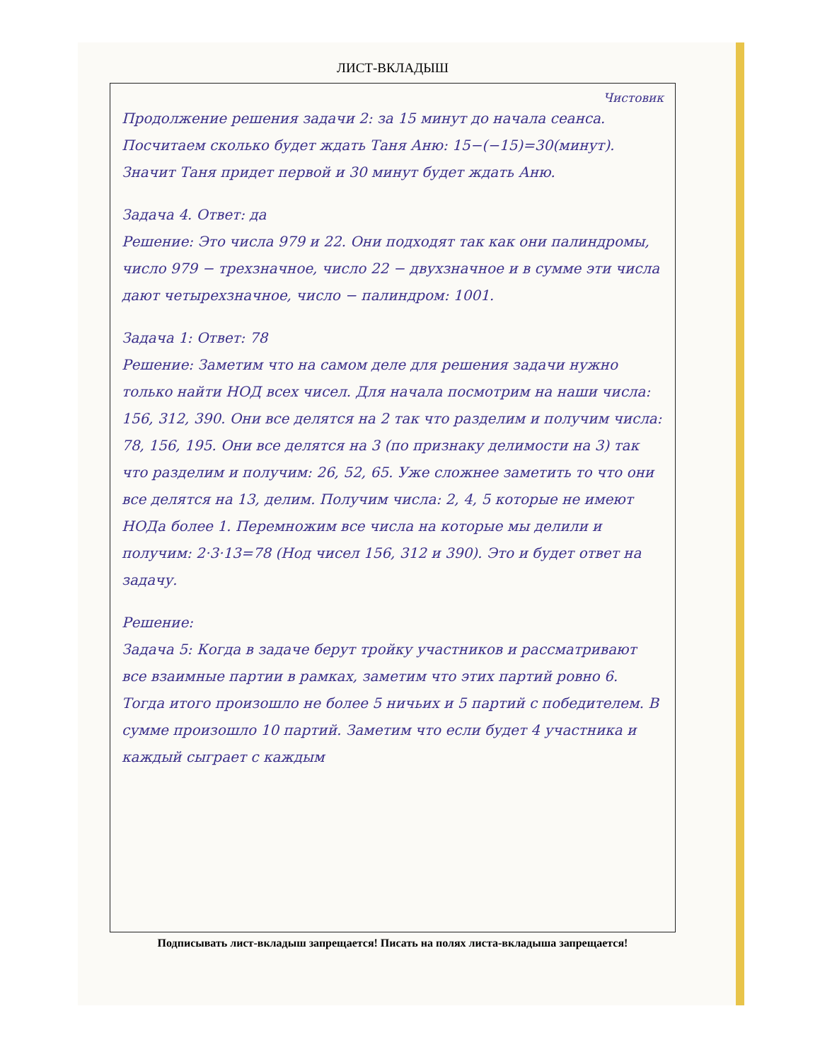ЛИСТ-ВКЛАДЫШ
Чистовик
Продолжение решения задачи 2: за 15 минут до начала сеанса. Посчитаем сколько будет ждать Таня Аню: 15−(−15)=30(минут). Значит Таня придет первой и 30 минут будет ждать Аню.
Задача 4. Ответ: да
Решение: Это числа 979 и 22. Они подходят так как они палиндромы, число 979 − трехзначное, число 22 − двухзначное и в сумме эти числа дают четырехзначное, число − палиндром: 1001.
Задача 1: Ответ: 78
Решение: Заметим что на самом деле для решения задачи нужно только найти НОД всех чисел. Для начала посмотрим на наши числа: 156, 312, 390. Они все делятся на 2 так что разделим и получим числа: 78, 156, 195. Они все делятся на 3 (по признаку делимости на 3) так что разделим и получим: 26, 52, 65. Уже сложнее заметить то что они все делятся на 13, делим. Получим числа: 2, 4, 5 которые не имеют НОДа более 1. Перемножим все числа на которые мы делили и получим: 2·3·13=78 (Нод чисел 156, 312 и 390). Это и будет ответ на задачу.
Решение:
Задача 5: Когда в задаче берут тройку участников и рассматривают все взаимные партии в рамках, заметим что этих партий ровно 6. Тогда итого произошло не более 5 ничьих и 5 партий с победителем. В сумме произошло 10 партий. Заметим что если будет 4 участника и каждый сыграет с каждым
Подписывать лист-вкладыш запрещается! Писать на полях листа-вкладыша запрещается!